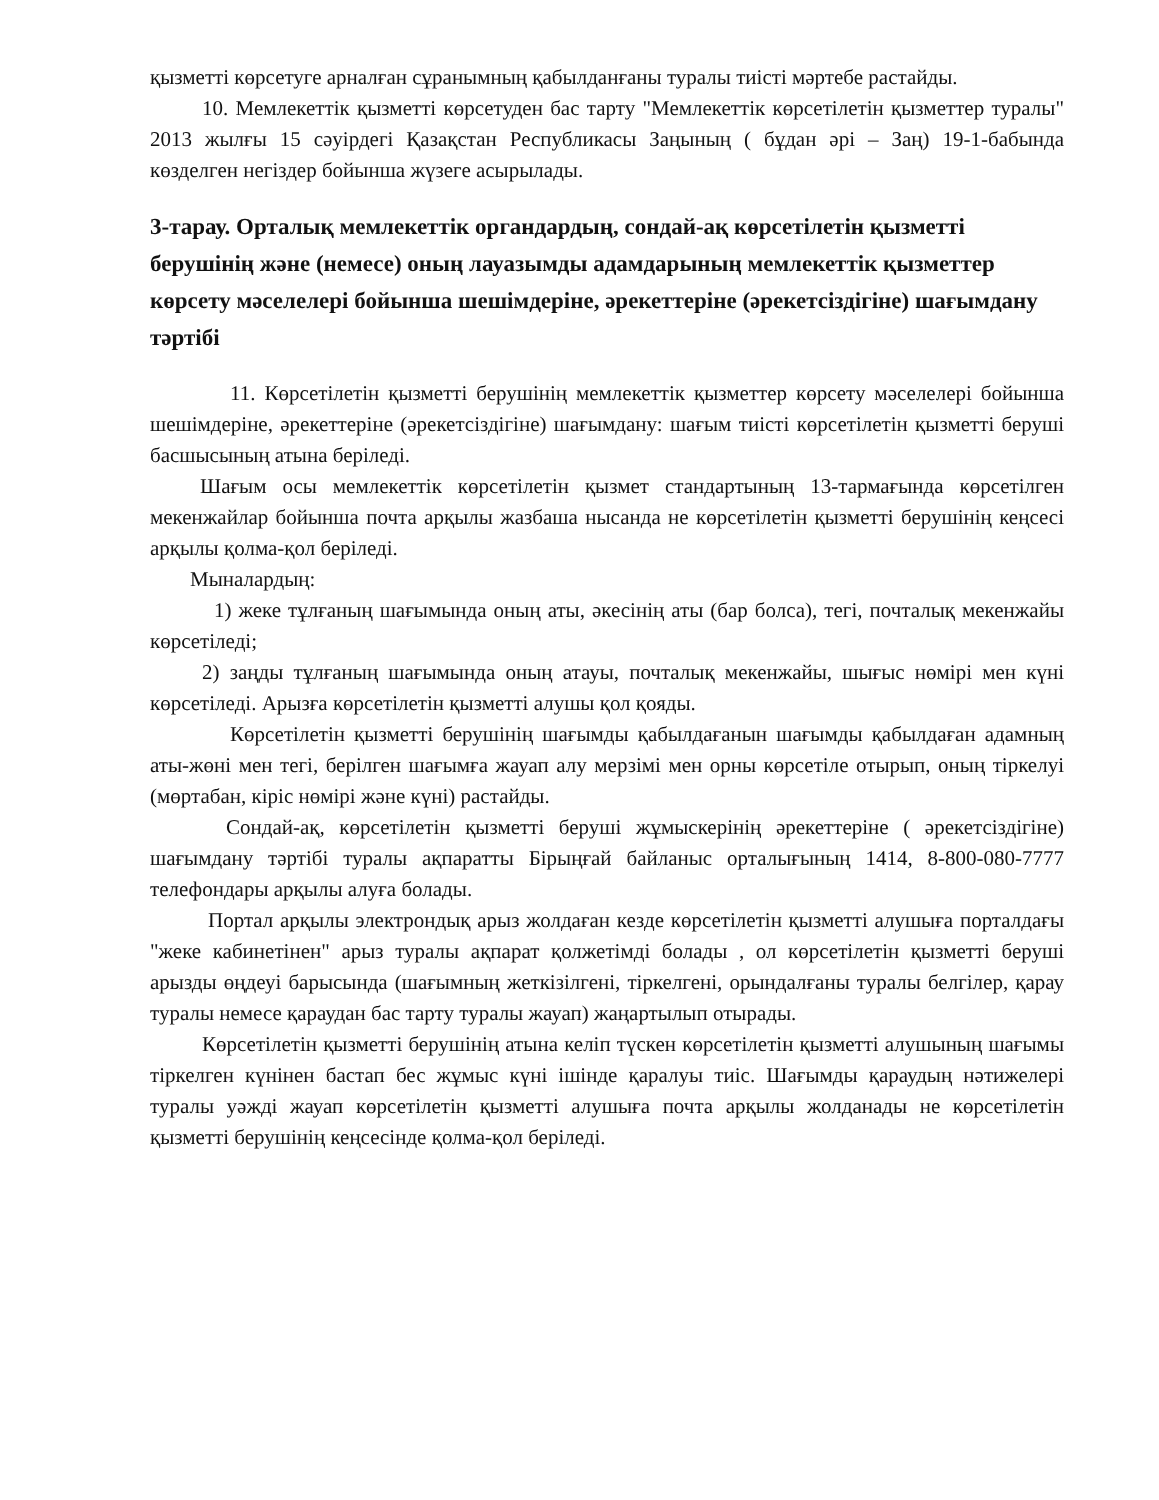қызметті көрсетуге арналған сұранымның қабылданғаны туралы тиісті мәртебе растайды.
10. Мемлекеттік қызметті көрсетуден бас тарту "Мемлекеттік көрсетілетін қызметтер туралы" 2013 жылғы 15 сәуірдегі Қазақстан Республикасы Заңының ( бұдан әрі – Заң) 19-1-бабында көзделген негіздер бойынша жүзеге асырылады.
3-тарау. Орталық мемлекеттік органдардың, сондай-ақ көрсетілетін қызметті берушінің және (немесе) оның лауазымды адамдарының мемлекеттік қызметтер көрсету мәселелері бойынша шешімдеріне, әрекеттеріне (әрекетсіздігіне) шағымдану тәртібі
11. Көрсетілетін қызметті берушінің мемлекеттік қызметтер көрсету мәселелері бойынша шешімдеріне, әрекеттеріне (әрекетсіздігіне) шағымдану: шағым тиісті көрсетілетін қызметті беруші басшысының атына беріледі.
Шағым осы мемлекеттік көрсетілетін қызмет стандартының 13-тармағында көрсетілген мекенжайлар бойынша почта арқылы жазбаша нысанда не көрсетілетін қызметті берушінің кеңсесі арқылы қолма-қол беріледі.
Мыналардың:
1) жеке тұлғаның шағымында оның аты, әкесінің аты (бар болса), тегі, почталық мекенжайы көрсетіледі;
2) заңды тұлғаның шағымында оның атауы, почталық мекенжайы, шығыс нөмірі мен күні көрсетіледі. Арызға көрсетілетін қызметті алушы қол қояды.
Көрсетілетін қызметті берушінің шағымды қабылдағанын шағымды қабылдаған адамның аты-жөні мен тегі, берілген шағымға жауап алу мерзімі мен орны көрсетіле отырып, оның тіркелуі (мөртабан, кіріс нөмірі және күні) растайды.
Сондай-ақ, көрсетілетін қызметті беруші жұмыскерінің әрекеттеріне ( әрекетсіздігіне) шағымдану тәртібі туралы ақпаратты Бірыңғай байланыс орталығының 1414, 8-800-080-7777 телефондары арқылы алуға болады.
Портал арқылы электрондық арыз жолдаған кезде көрсетілетін қызметті алушыға порталдағы "жеке кабинетінен" арыз туралы ақпарат қолжетімді болады , ол көрсетілетін қызметті беруші арызды өңдеуі барысында (шағымның жеткізілгені, тіркелгені, орындалғаны туралы белгілер, қарау туралы немесе қараудан бас тарту туралы жауап) жаңартылып отырады.
Көрсетілетін қызметті берушінің атына келіп түскен көрсетілетін қызметті алушының шағымы тіркелген күнінен бастап бес жұмыс күні ішінде қаралуы тиіс. Шағымды қараудың нәтижелері туралы уәжді жауап көрсетілетін қызметті алушыға почта арқылы жолданады не көрсетілетін қызметті берушінің кеңсесінде қолма-қол беріледі.